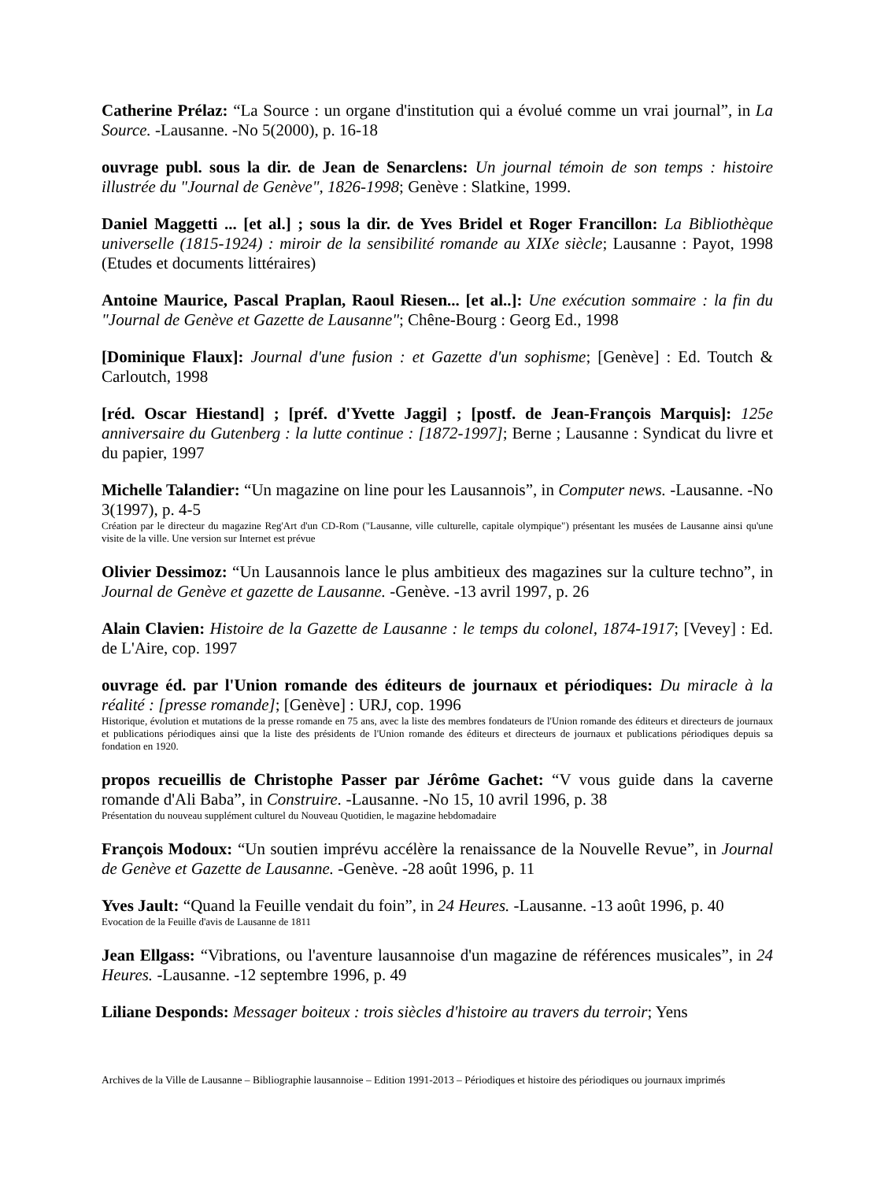Catherine Prélaz: “La Source : un organe d'institution qui a évolué comme un vrai journal”, in La Source. -Lausanne. -No 5(2000), p. 16-18
ouvrage publ. sous la dir. de Jean de Senarclens: Un journal témoin de son temps : histoire illustrée du "Journal de Genève", 1826-1998; Genève : Slatkine, 1999.
Daniel Maggetti ... [et al.] ; sous la dir. de Yves Bridel et Roger Francillon: La Bibliothèque universelle (1815-1924) : miroir de la sensibilité romande au XIXe siècle; Lausanne : Payot, 1998 (Etudes et documents littéraires)
Antoine Maurice, Pascal Praplan, Raoul Riesen... [et al..]: Une exécution sommaire : la fin du "Journal de Genève et Gazette de Lausanne"; Chêne-Bourg : Georg Ed., 1998
[Dominique Flaux]: Journal d'une fusion : et Gazette d'un sophisme; [Genève] : Ed. Toutch & Carloutch, 1998
[réd. Oscar Hiestand] ; [préf. d'Yvette Jaggi] ; [postf. de Jean-François Marquis]: 125e anniversaire du Gutenberg : la lutte continue : [1872-1997]; Berne ; Lausanne : Syndicat du livre et du papier, 1997
Michelle Talandier: “Un magazine on line pour les Lausannois”, in Computer news. -Lausanne. -No 3(1997), p. 4-5
Création par le directeur du magazine Reg'Art d'un CD-Rom ("Lausanne, ville culturelle, capitale olympique") présentant les musées de Lausanne ainsi qu'une visite de la ville. Une version sur Internet est prévue
Olivier Dessimoz: “Un Lausannois lance le plus ambitieux des magazines sur la culture techno”, in Journal de Genève et gazette de Lausanne. -Genève. -13 avril 1997, p. 26
Alain Clavien: Histoire de la Gazette de Lausanne : le temps du colonel, 1874-1917; [Vevey] : Ed. de L'Aire, cop. 1997
ouvrage éd. par l'Union romande des éditeurs de journaux et périodiques: Du miracle à la réalité : [presse romande]; [Genève] : URJ, cop. 1996
Historique, évolution et mutations de la presse romande en 75 ans, avec la liste des membres fondateurs de l'Union romande des éditeurs et directeurs de journaux et publications périodiques ainsi que la liste des présidents de l'Union romande des éditeurs et directeurs de journaux et publications périodiques depuis sa fondation en 1920.
propos recueillis de Christophe Passer par Jérôme Gachet: “V vous guide dans la caverne romande d'Ali Baba”, in Construire. -Lausanne. -No 15, 10 avril 1996, p. 38
Présentation du nouveau supplément culturel du Nouveau Quotidien, le magazine hebdomadaire
François Modoux: “Un soutien imprévu accélère la renaissance de la Nouvelle Revue”, in Journal de Genève et Gazette de Lausanne. -Genève. -28 août 1996, p. 11
Yves Jault: “Quand la Feuille vendait du foin”, in 24 Heures. -Lausanne. -13 août 1996, p. 40
Evocation de la Feuille d'avis de Lausanne de 1811
Jean Ellgass: “Vibrations, ou l'aventure lausannoise d'un magazine de références musicales”, in 24 Heures. -Lausanne. -12 septembre 1996, p. 49
Liliane Desponds: Messager boiteux : trois siècles d'histoire au travers du terroir; Yens
Archives de la Ville de Lausanne – Bibliographie lausannoise – Edition 1991-2013 – Périodiques et histoire des périodiques ou journaux imprimés